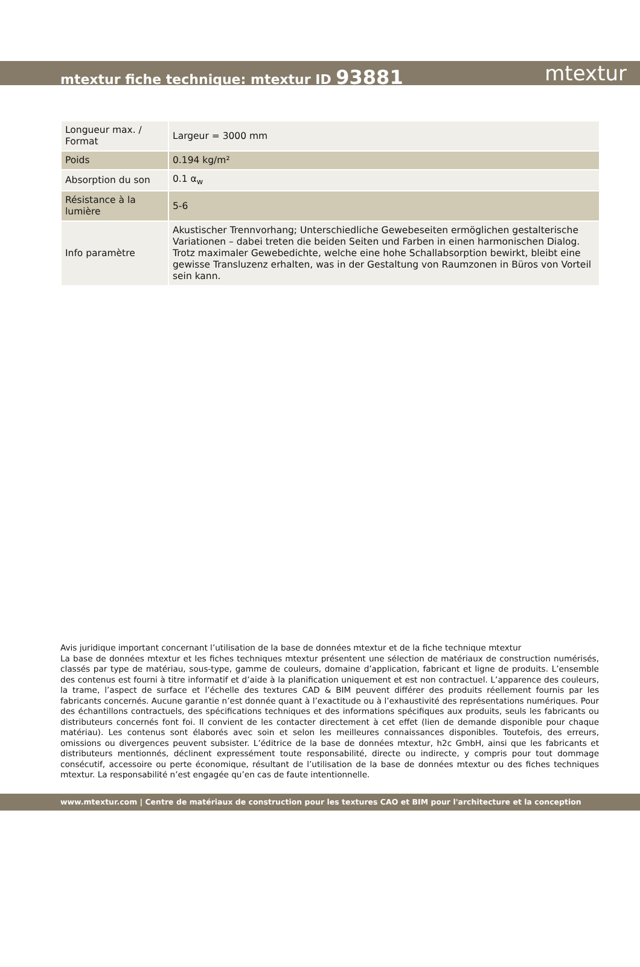mtextur fiche technique: mtextur ID 93881
mtextur
| Longueur max. / Format | Largeur = 3000 mm |
| Poids | 0.194 kg/m² |
| Absorption du son | 0.1 α<sub>w</sub> |
| Résistance à la lumière | 5-6 |
| Info paramètre | Akustischer Trennvorhang; Unterschiedliche Gewebeseiten ermöglichen gestalterische Variationen – dabei treten die beiden Seiten und Farben in einen harmonischen Dialog. Trotz maximaler Gewebedichte, welche eine hohe Schallabsorption bewirkt, bleibt eine gewisse Transluzenz erhalten, was in der Gestaltung von Raumzonen in Büros von Vorteil sein kann. |
Avis juridique important concernant l’utilisation de la base de données mtextur et de la fiche technique mtextur
La base de données mtextur et les fiches techniques mtextur présentent une sélection de matériaux de construction numérisés, classés par type de matériau, sous-type, gamme de couleurs, domaine d’application, fabricant et ligne de produits. L’ensemble des contenus est fourni à titre informatif et d’aide à la planification uniquement et est non contractuel. L’apparence des couleurs, la trame, l’aspect de surface et l’échelle des textures CAD & BIM peuvent différer des produits réellement fournis par les fabricants concernés. Aucune garantie n’est donnée quant à l’exactitude ou à l’exhaustivité des représentations numériques. Pour des échantillons contractuels, des spécifications techniques et des informations spécifiques aux produits, seuls les fabricants ou distributeurs concernés font foi. Il convient de les contacter directement à cet effet (lien de demande disponible pour chaque matériau). Les contenus sont élaborés avec soin et selon les meilleures connaissances disponibles. Toutefois, des erreurs, omissions ou divergences peuvent subsister. L’éditrice de la base de données mtextur, h2c GmbH, ainsi que les fabricants et distributeurs mentionnés, déclinent expressément toute responsabilité, directe ou indirecte, y compris pour tout dommage consécutif, accessoire ou perte économique, résultant de l’utilisation de la base de données mtextur ou des fiches techniques mtextur. La responsabilité n’est engagée qu’en cas de faute intentionnelle.
www.mtextur.com | Centre de matériaux de construction pour les textures CAO et BIM pour l'architecture et la conception